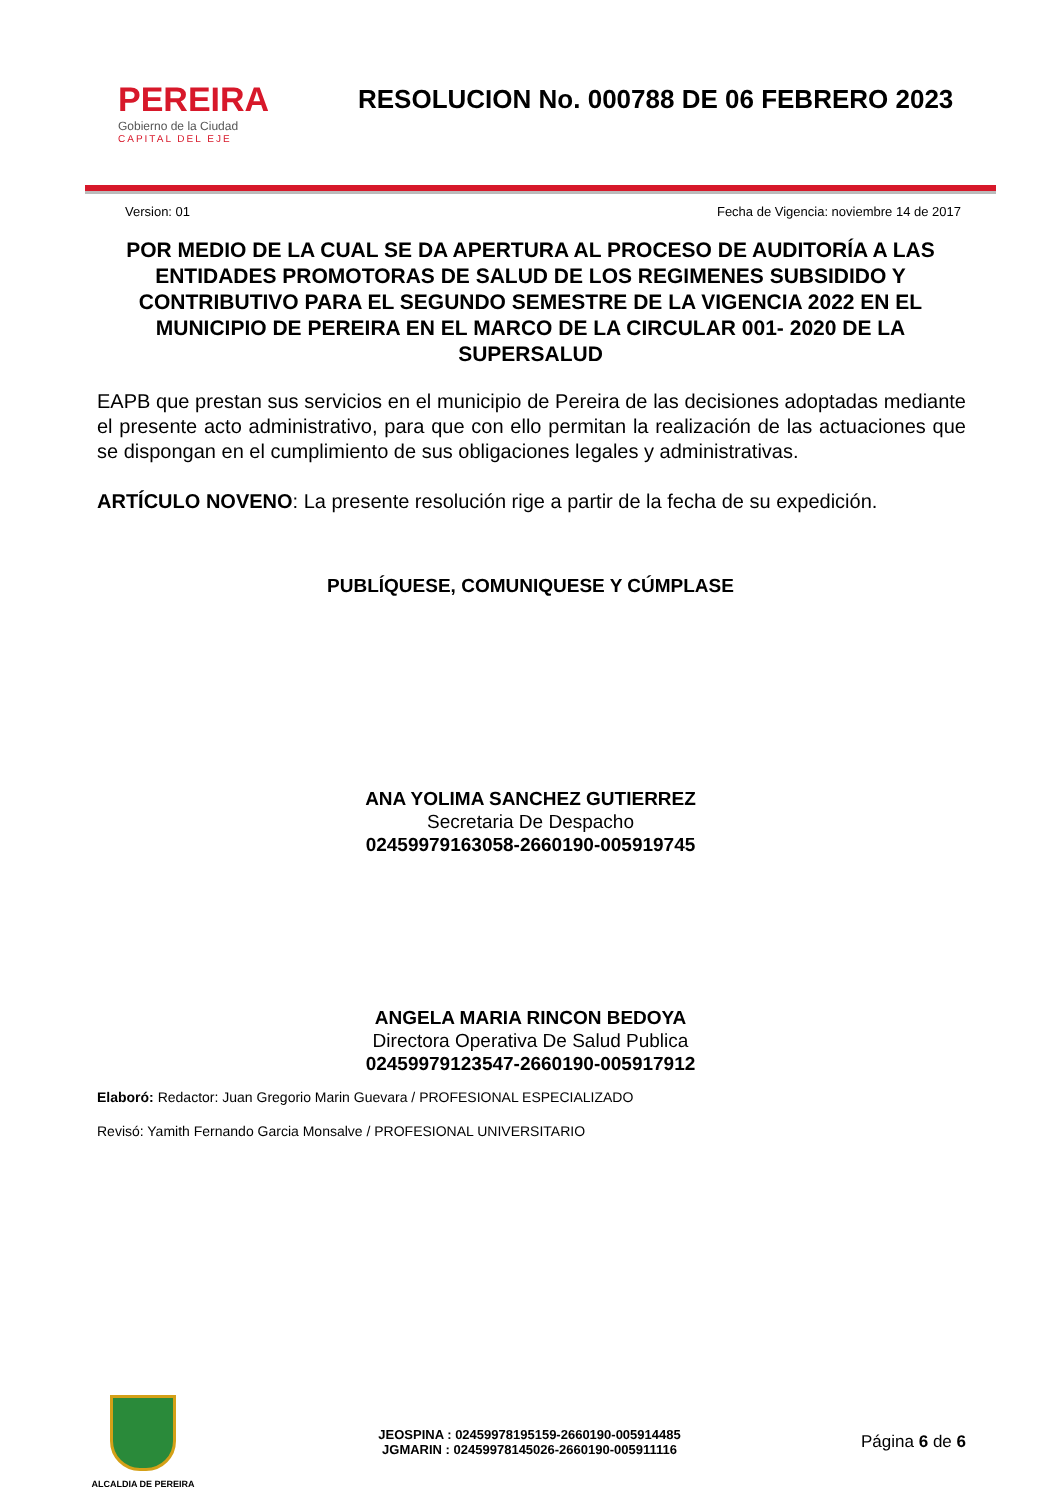PEREIRA
Gobierno de la Ciudad
CAPITAL DEL EJE
RESOLUCION No. 000788 DE 06 FEBRERO 2023
Version: 01 Fecha de Vigencia: noviembre 14 de 2017
POR MEDIO DE LA CUAL SE DA APERTURA AL PROCESO DE AUDITORÍA A LAS ENTIDADES PROMOTORAS DE SALUD DE LOS REGIMENES SUBSIDIDO Y CONTRIBUTIVO PARA EL SEGUNDO SEMESTRE DE LA VIGENCIA 2022 EN EL MUNICIPIO DE PEREIRA EN EL MARCO DE LA CIRCULAR 001- 2020 DE LA SUPERSALUD
EAPB que prestan sus servicios en el municipio de Pereira de las decisiones adoptadas mediante el presente acto administrativo, para que con ello permitan la realización de las actuaciones que se dispongan en el cumplimiento de sus obligaciones legales y administrativas.
ARTÍCULO NOVENO: La presente resolución rige a partir de la fecha de su expedición.
PUBLÍQUESE, COMUNIQUESE Y CÚMPLASE
ANA YOLIMA SANCHEZ GUTIERREZ
Secretaria De Despacho
02459979163058-2660190-005919745
ANGELA MARIA RINCON BEDOYA
Directora Operativa De Salud Publica
02459979123547-2660190-005917912
Elaboró: Redactor: Juan Gregorio Marin Guevara / PROFESIONAL ESPECIALIZADO
Revisó: Yamith Fernando Garcia Monsalve / PROFESIONAL UNIVERSITARIO
ALCALDIA DE PEREIRA
JEOSPINA : 02459978195159-2660190-005914485
JGMARIN : 02459978145026-2660190-005911116
Página 6 de 6